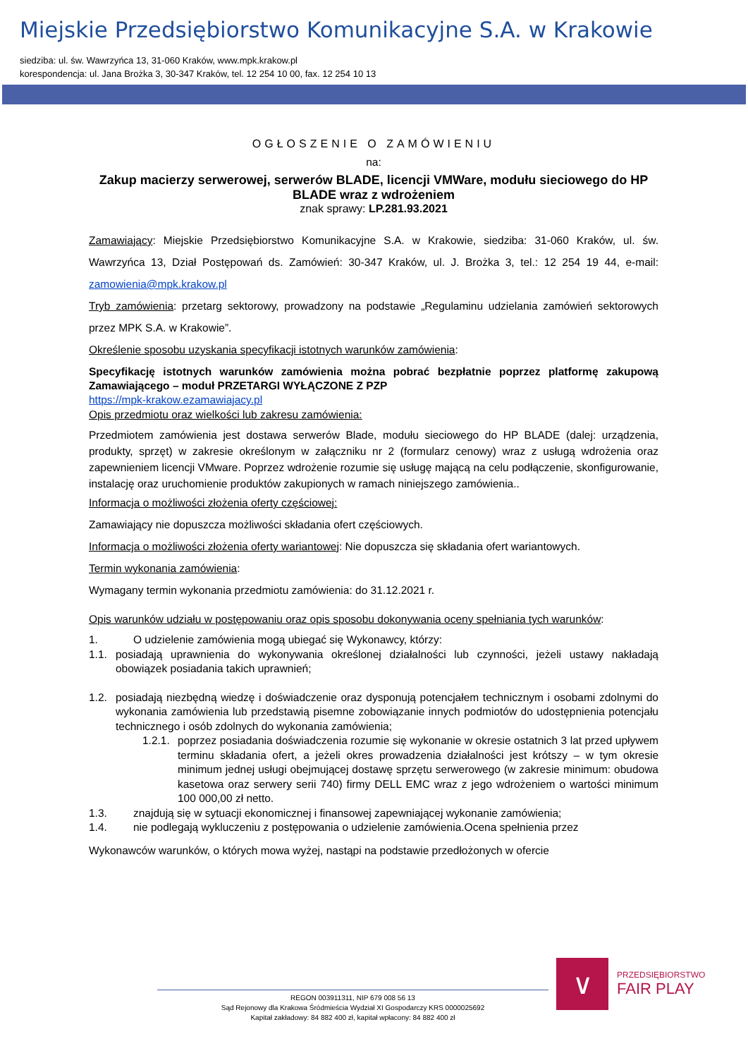Miejskie Przedsiębiorstwo Komunikacyjne S.A. w Krakowie
siedziba: ul. św. Wawrzyńca 13, 31-060 Kraków, www.mpk.krakow.pl
korespondencja: ul. Jana Brożka 3, 30-347 Kraków, tel. 12 254 10 00, fax. 12 254 10 13
OGŁOSZENIE O ZAMÓWIENIU
na:
Zakup macierzy serwerowej, serwerów BLADE, licencji VMWare, modułu sieciowego do HP BLADE wraz z wdrożeniem
znak sprawy: LP.281.93.2021
Zamawiający: Miejskie Przedsiębiorstwo Komunikacyjne S.A. w Krakowie, siedziba: 31-060 Kraków, ul. św. Wawrzyńca 13, Dział Postępowań ds. Zamówień: 30-347 Kraków, ul. J. Brożka 3, tel.: 12 254 19 44, e-mail: zamowienia@mpk.krakow.pl
Tryb zamówienia: przetarg sektorowy, prowadzony na podstawie „Regulaminu udzielania zamówień sektorowych przez MPK S.A. w Krakowie”.
Określenie sposobu uzyskania specyfikacji istotnych warunków zamówienia:
Specyfikację istotnych warunków zamówienia można pobrać bezpłatnie poprzez platformę zakupową Zamawiającego – moduł PRZETARGI WYŁĄCZONE Z PZP
https://mpk-krakow.ezamawiajacy.pl
Opis przedmiotu oraz wielkości lub zakresu zamówienia:
Przedmiotem zamówienia jest dostawa serwerów Blade, modułu sieciowego do HP BLADE (dalej: urządzenia, produkty, sprzęt) w zakresie określonym w załączniku nr 2 (formularz cenowy) wraz z usługą wdrożenia oraz zapewnieniem licencji VMware. Poprzez wdrożenie rozumie się usługę mającą na celu podłączenie, skonfigurowanie, instalację oraz uruchomienie produktów zakupionych w ramach niniejszego zamówienia..
Informacja o możliwości złożenia oferty częściowej:
Zamawiający nie dopuszcza możliwości składania ofert częściowych.
Informacja o możliwości złożenia oferty wariantowej: Nie dopuszcza się składania ofert wariantowych.
Termin wykonania zamówienia:
Wymagany termin wykonania przedmiotu zamówienia: do 31.12.2021 r.
Opis warunków udziału w postępowaniu oraz opis sposobu dokonywania oceny spełniania tych warunków:
1. O udzielenie zamówienia mogą ubiegać się Wykonawcy, którzy:
1.1. posiadają uprawnienia do wykonywania określonej działalności lub czynności, jeżeli ustawy nakładają obowiązek posiadania takich uprawnień;
1.2. posiadają niezbędną wiedzę i doświadczenie oraz dysponują potencjałem technicznym i osobami zdolnymi do wykonania zamówienia lub przedstawią pisemne zobowiązanie innych podmiotów do udostępnienia potencjału technicznego i osób zdolnych do wykonania zamówienia;
1.2.1. poprzez posiadania doświadczenia rozumie się wykonanie w okresie ostatnich 3 lat przed upływem terminu składania ofert, a jeżeli okres prowadzenia działalności jest krótszy – w tym okresie minimum jednej usługi obejmującej dostawę sprzętu serwerowego (w zakresie minimum: obudowa kasetowa oraz serwery serii 740) firmy DELL EMC wraz z jego wdrożeniem o wartości minimum 100 000,00 zł netto.
1.3. znajdują się w sytuacji ekonomicznej i finansowej zapewniającej wykonanie zamówienia;
1.4. nie podlegają wykluczeniu z postępowania o udzielenie zamówienia.Ocena spełnienia przez
Wykonawców warunków, o których mowa wyżej, nastąpi na podstawie przedłożonych w ofercie
∨
PRZEDSIĘBIORSTWO
FAIR PLAY
REGON 003911311, NIP 679 008 56 13
Sąd Rejonowy dla Krakowa Śródmieścia Wydział XI Gospodarczy KRS 0000025692
Kapitał zakładowy: 84 882 400 zł, kapitał wpłacony: 84 882 400 zł